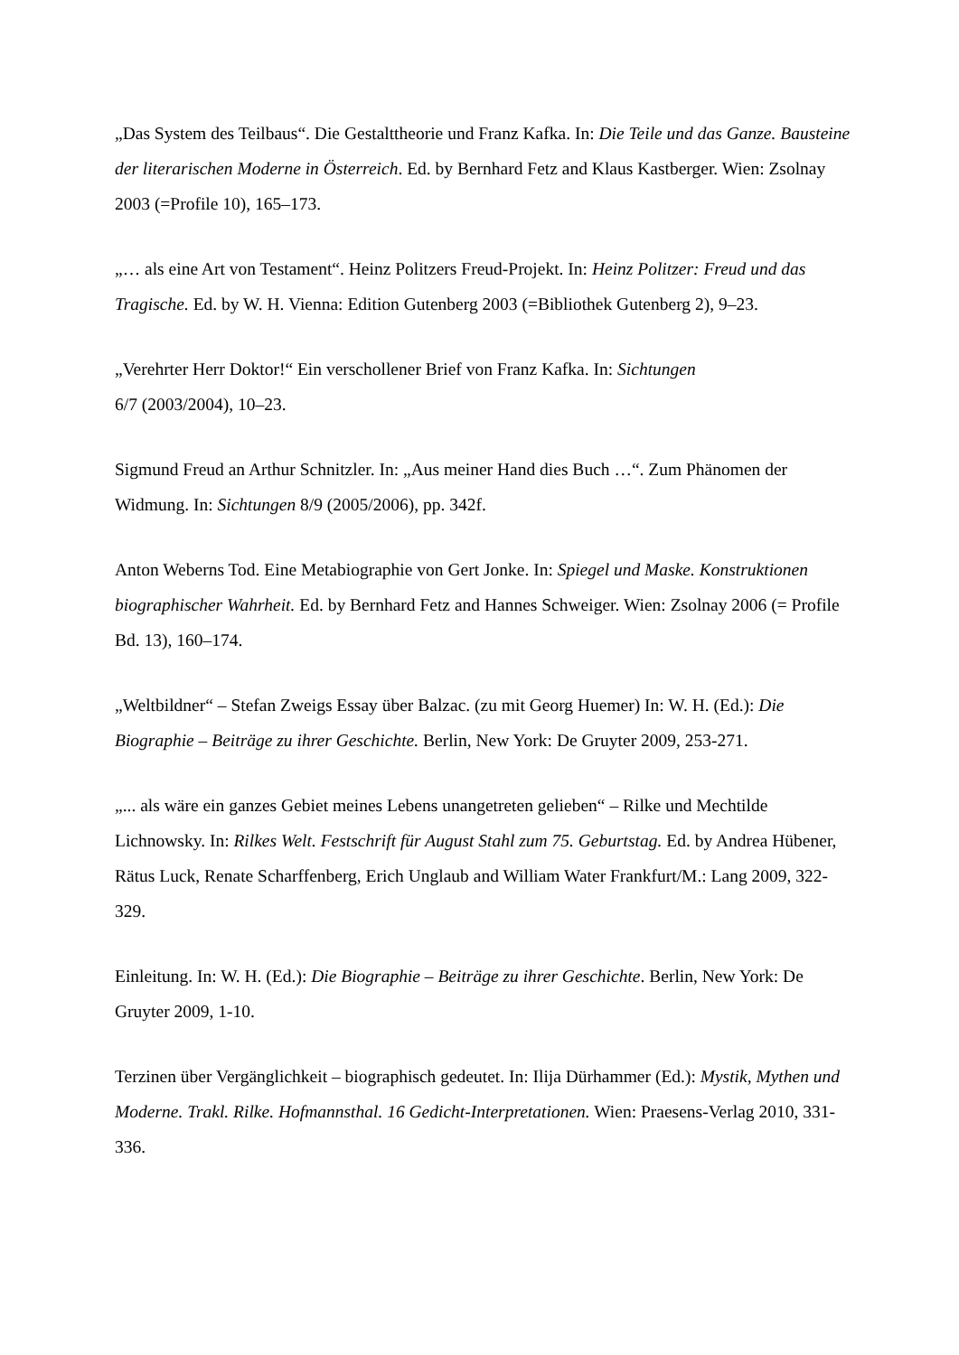„Das System des Teilbaus“. Die Gestalttheorie und Franz Kafka. In: Die Teile und das Ganze. Bausteine der literarischen Moderne in Österreich. Ed. by Bernhard Fetz and Klaus Kastberger. Wien: Zsolnay 2003 (=Profile 10), 165–173.
„… als eine Art von Testament“. Heinz Politzers Freud-Projekt. In: Heinz Politzer: Freud und das Tragische. Ed. by W. H. Vienna: Edition Gutenberg 2003 (=Bibliothek Gutenberg 2), 9–23.
„Verehrter Herr Doktor!“ Ein verschollener Brief von Franz Kafka. In: Sichtungen
6/7 (2003/2004), 10–23.
Sigmund Freud an Arthur Schnitzler. In: „Aus meiner Hand dies Buch …“. Zum Phänomen der Widmung. In: Sichtungen 8/9 (2005/2006), pp. 342f.
Anton Weberns Tod. Eine Metabiographie von Gert Jonke. In: Spiegel und Maske. Konstruktionen biographischer Wahrheit. Ed. by Bernhard Fetz and Hannes Schweiger. Wien: Zsolnay 2006 (= Profile Bd. 13), 160–174.
„Weltbildner“ – Stefan Zweigs Essay über Balzac. (zu mit Georg Huemer) In: W. H. (Ed.): Die Biographie – Beiträge zu ihrer Geschichte. Berlin, New York: De Gruyter 2009, 253-271.
„... als wäre ein ganzes Gebiet meines Lebens unangetreten gelieben“ – Rilke und Mechtilde Lichnowsky. In: Rilkes Welt. Festschrift für August Stahl zum 75. Geburtstag. Ed. by Andrea Hübener, Rätus Luck, Renate Scharffenberg, Erich Unglaub and William Water Frankfurt/M.: Lang 2009, 322-329.
Einleitung. In: W. H. (Ed.): Die Biographie – Beiträge zu ihrer Geschichte. Berlin, New York: De Gruyter 2009, 1-10.
Terzinen über Vergänglichkeit – biographisch gedeutet. In: Ilija Dürhammer (Ed.): Mystik, Mythen und Moderne. Trakl. Rilke. Hofmannsthal. 16 Gedicht-Interpretationen. Wien: Praesens-Verlag 2010, 331-336.